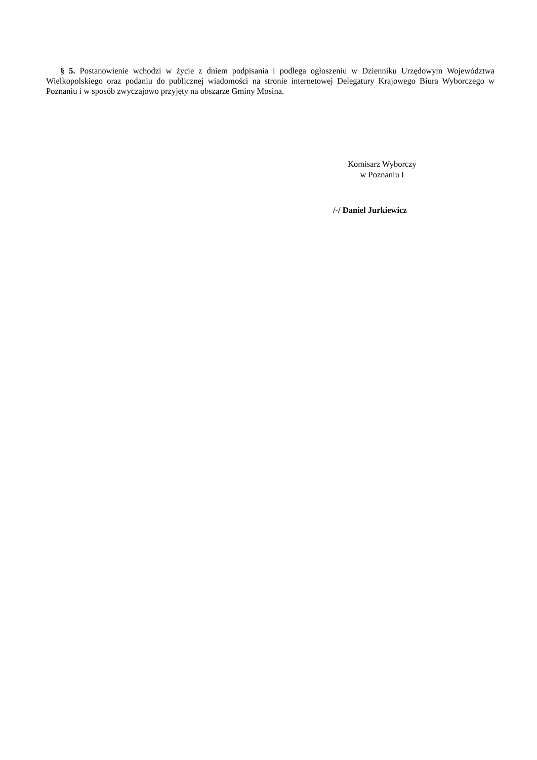§ 5. Postanowienie wchodzi w życie z dniem podpisania i podlega ogłoszeniu w Dzienniku Urzędowym Województwa Wielkopolskiego oraz podaniu do publicznej wiadomości na stronie internetowej Delegatury Krajowego Biura Wyborczego w Poznaniu i w sposób zwyczajowo przyjęty na obszarze Gminy Mosina.
Komisarz Wyborczy
w Poznaniu I
/-/ Daniel Jurkiewicz